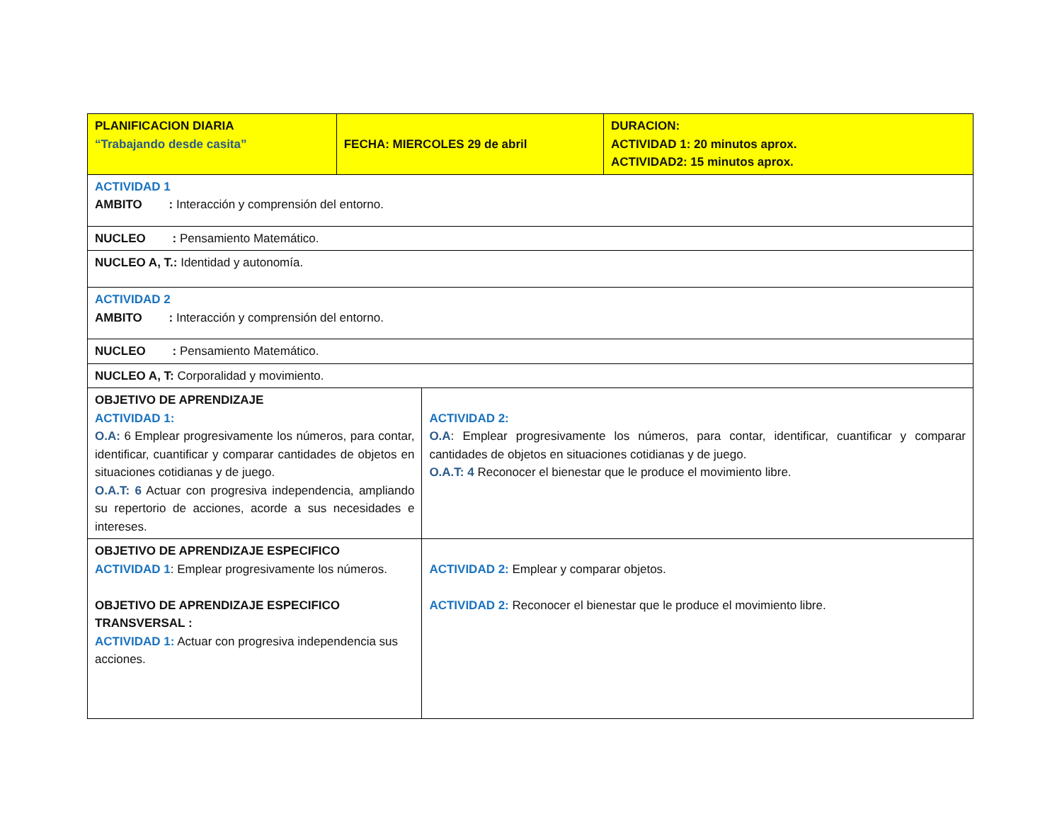| PLANIFICACION DIARIA “Trabajando desde casita” | FECHA: MIERCOLES 29 de abril | | DURACION: ACTIVIDAD 1: 20 minutos aprox. ACTIVIDAD2: 15 minutos aprox. |
| ACTIVIDAD 1 AMBITO : Interacción y comprensión del entorno. | | | |
| NUCLEO : Pensamiento Matemático. | | | |
| NUCLEO A, T.: Identidad y autonomía. | | | |
| ACTIVIDAD 2 AMBITO : Interacción y comprensión del entorno. | | | |
| NUCLEO : Pensamiento Matemático. | | | |
| NUCLEO A, T: Corporalidad y movimiento. | | | |
| OBJETIVO DE APRENDIZAJE ACTIVIDAD 1: O.A: 6 Emplear progresivamente los números, para contar, identificar, cuantificar y comparar cantidades de objetos en situaciones cotidianas y de juego. O.A.T: 6 Actuar con progresiva independencia, ampliando su repertorio de acciones, acorde a sus necesidades e intereses. | | ACTIVIDAD 2: O.A : Emplear progresivamente los números, para contar, identificar, cuantificar y comparar cantidades de objetos en situaciones cotidianas y de juego. O.A.T: 4 Reconocer el bienestar que le produce el movimiento libre. | |
| OBJETIVO DE APRENDIZAJE ESPECIFICO ACTIVIDAD 1 : Emplear progresivamente los números. OBJETIVO DE APRENDIZAJE ESPECIFICO TRANSVERSAL : ACTIVIDAD 1: Actuar con progresiva independencia sus acciones. | | ACTIVIDAD 2: Emplear y comparar objetos. ACTIVIDAD 2: Reconocer el bienestar que le produce el movimiento libre. | |